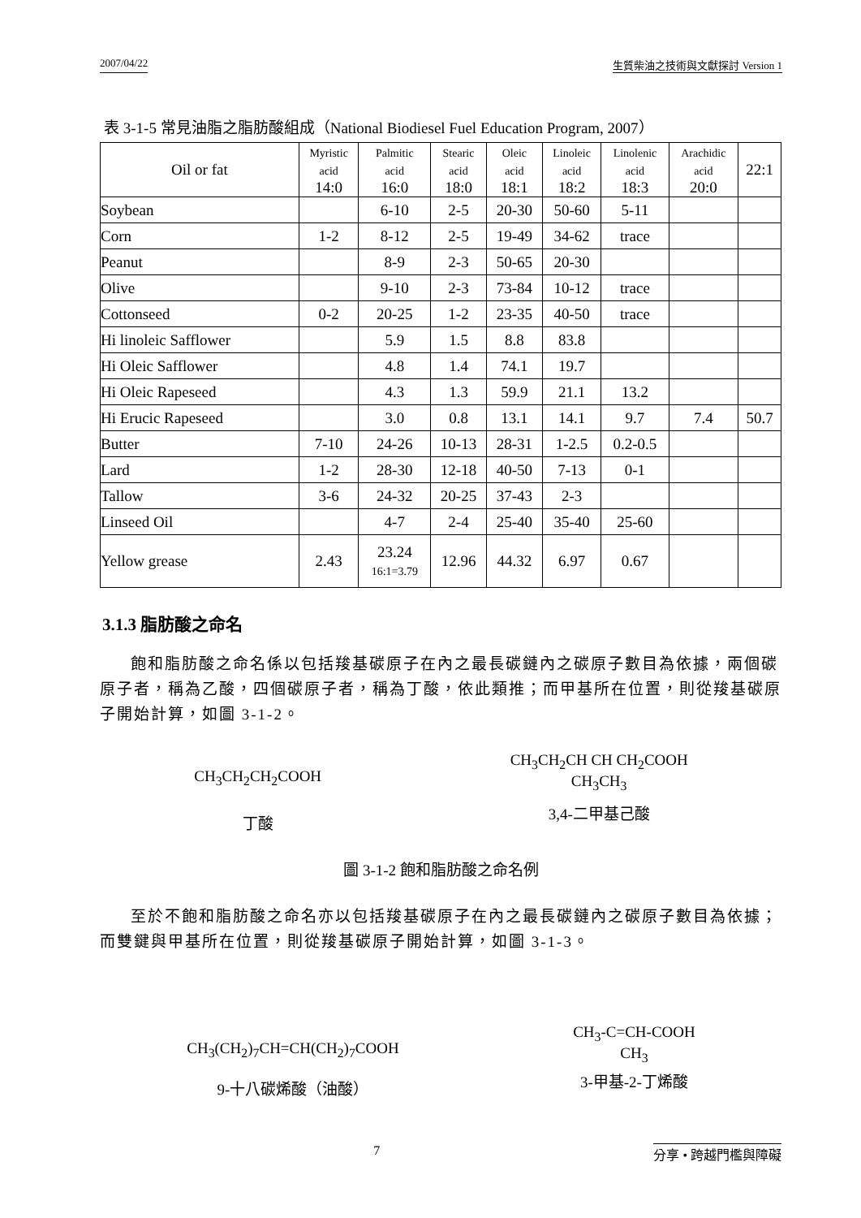2007/04/22 生質柴油之技術與文獻探討 Version 1
表 3-1-5 常見油脂之脂肪酸組成（National Biodiesel Fuel Education Program, 2007）
| Oil or fat | Myristic acid 14:0 | Palmitic acid 16:0 | Stearic acid 18:0 | Oleic acid 18:1 | Linoleic acid 18:2 | Linolenic acid 18:3 | Arachidic acid 20:0 | 22:1 |
| --- | --- | --- | --- | --- | --- | --- | --- | --- |
| Soybean | | 6-10 | 2-5 | 20-30 | 50-60 | 5-11 | | |
| Corn | 1-2 | 8-12 | 2-5 | 19-49 | 34-62 | trace | | |
| Peanut | | 8-9 | 2-3 | 50-65 | 20-30 | | | |
| Olive | | 9-10 | 2-3 | 73-84 | 10-12 | trace | | |
| Cottonseed | 0-2 | 20-25 | 1-2 | 23-35 | 40-50 | trace | | |
| Hi linoleic Safflower | | 5.9 | 1.5 | 8.8 | 83.8 | | | |
| Hi Oleic Safflower | | 4.8 | 1.4 | 74.1 | 19.7 | | | |
| Hi Oleic Rapeseed | | 4.3 | 1.3 | 59.9 | 21.1 | 13.2 | | |
| Hi Erucic Rapeseed | | 3.0 | 0.8 | 13.1 | 14.1 | 9.7 | 7.4 | 50.7 |
| Butter | 7-10 | 24-26 | 10-13 | 28-31 | 1-2.5 | 0.2-0.5 | | |
| Lard | 1-2 | 28-30 | 12-18 | 40-50 | 7-13 | 0-1 | | |
| Tallow | 3-6 | 24-32 | 20-25 | 37-43 | 2-3 | | | |
| Linseed Oil | | 4-7 | 2-4 | 25-40 | 35-40 | 25-60 | | |
| Yellow grease | 2.43 | 23.24 16:1=3.79 | 12.96 | 44.32 | 6.97 | 0.67 | | |
3.1.3 脂肪酸之命名
飽和脂肪酸之命名係以包括羧基碳原子在內之最長碳鏈內之碳原子數目為依據，兩個碳原子者，稱為乙酸，四個碳原子者，稱為丁酸，依此類推；而甲基所在位置，則從羧基碳原子開始計算，如圖 3-1-2。
CH<sub>3</sub>CH<sub>2</sub>CH<sub>2</sub>COOH
丁酸
CH<sub>3</sub>CH<sub>2</sub>CH CH CH<sub>2</sub>COOH
CH<sub>3</sub>CH<sub>3</sub>
3,4-二甲基己酸
圖 3-1-2 飽和脂肪酸之命名例
至於不飽和脂肪酸之命名亦以包括羧基碳原子在內之最長碳鏈內之碳原子數目為依據；而雙鍵與甲基所在位置，則從羧基碳原子開始計算，如圖 3-1-3。
CH<sub>3</sub>(CH<sub>2</sub>)<sub>7</sub>CH=CH(CH<sub>2</sub>)<sub>7</sub>COOH
9-十八碳烯酸（油酸）
CH<sub>3</sub>-C=CH-COOH
CH<sub>3</sub>
3-甲基-2-丁烯酸
7 分享 • 跨越門檻與障礙